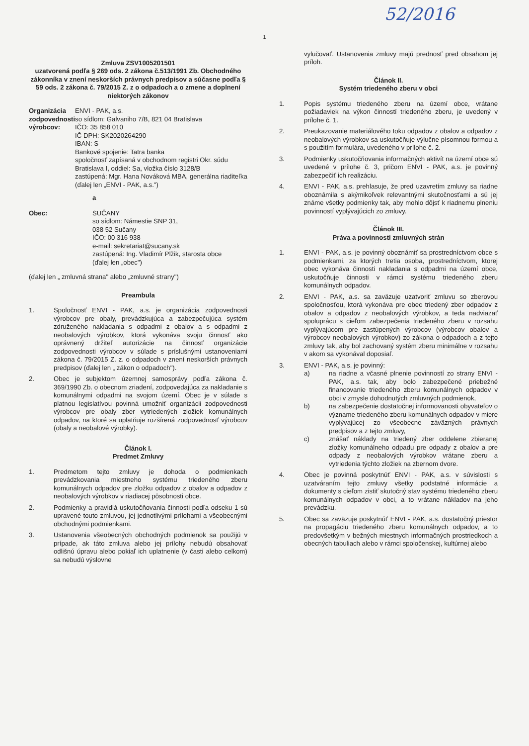52/2016
1
Zmluva ZSV1005201501
uzatvorená podľa § 269 ods. 2 zákona č.513/1991 Zb. Obchodného zákonníka v znení neskorších právnych predpisov a súčasne podľa § 59 ods. 2 zákona č. 79/2015 Z. z o odpadoch a o zmene a doplnení niektorých zákonov
Organizácia zodpovednosti výrobcov:
ENVI - PAK, a.s.
so sídlom: Galvaniho 7/B, 821 04 Bratislava
IČO: 35 858 010
IČ DPH: SK2020264290
IBAN: S
Bankové spojenie: Tatra banka
spoločnosť zapísaná v obchodnom registri Okr. súdu Bratislava I, oddiel: Sa, vložka číslo 3128/B
zastúpená: Mgr. Hana Nováková MBA, generálna riaditeľka
(ďalej len „ENVI - PAK, a.s.")
a
Obec: SUČANY
so sídlom: Námestie SNP 31,
038 52 Sučany
IČO: 00 316 938
e-mail: sekretariat@sucany.sk
zastúpená: Ing. Vladimír Plžik, starosta obce
(ďalej len „obec")
(ďalej len „ zmluvná strana" alebo „zmluvné strany")
Preambula
1. Spoločnosť ENVI - PAK, a.s. je organizácia zodpovednosti výrobcov pre obaly, prevádzkujúca a zabezpečujúca systém združeného nakladania s odpadmi z obalov a s odpadmi z neobalových výrobkov, ktorá vykonáva svoju činnosť ako oprávnený držiteľ autorizácie na činnosť organizácie zodpovednosti výrobcov v súlade s príslušnými ustanoveniami zákona č. 79/2015 Z. z. o odpadoch v znení neskorších právnych predpisov (ďalej len „ zákon o odpadoch").
2. Obec je subjektom územnej samosprávy podľa zákona č. 369/1990 Zb. o obecnom zriadení, zodpovedajúca za nakladanie s komunálnymi odpadmi na svojom území. Obec je v súlade s platnou legislatívou povinná umožniť organizácii zodpovednosti výrobcov pre obaly zber vytriedených zložiek komunálnych odpadov, na ktoré sa uplatňuje rozšírená zodpovednosť výrobcov (obaly a neobalové výrobky).
Článok I.
Predmet Zmluvy
1. Predmetom tejto zmluvy je dohoda o podmienkach prevádzkovania miestneho systému triedeného zberu komunálnych odpadov pre zložku odpadov z obalov a odpadov z neobalových výrobkov v riadiacej pôsobnosti obce.
2. Podmienky a pravidlá uskutočňovania činnosti podľa odseku 1 sú upravené touto zmluvou, jej jednotlivými prílohami a všeobecnými obchodnými podmienkami.
3. Ustanovenia všeobecných obchodných podmienok sa použijú v prípade, ak táto zmluva alebo jej prílohy nebudú obsahovať odlišnú úpravu alebo pokiaľ ich uplatnenie (v časti alebo celkom) sa nebudú výslovne
vylučovať. Ustanovenia zmluvy majú prednosť pred obsahom jej príloh.
Článok II.
Systém triedeného zberu v obci
1. Popis systému triedeného zberu na území obce, vrátane požiadaviek na výkon činností triedeného zberu, je uvedený v prílohe č. 1.
2. Preukazovanie materiálového toku odpadov z obalov a odpadov z neobalových výrobkov sa uskutočňuje výlučne písomnou formou a s použitím formulára, uvedeného v prílohe č. 2.
3. Podmienky uskutočňovania informačných aktivít na území obce sú uvedené v prílohe č. 3, pričom ENVI - PAK, a.s. je povinný zabezpečiť ich realizáciu.
4. ENVI - PAK, a.s. prehlasuje, že pred uzavretím zmluvy sa riadne oboznámila s akýmikoľvek relevantnými skutočnosťami a sú jej známe všetky podmienky tak, aby mohlo dôjsť k riadnemu plneniu povinností vyplývajúcich zo zmluvy.
Článok III.
Práva a povinnosti zmluvných strán
1. ENVI - PAK, a.s. je povinný oboznámiť sa prostredníctvom obce s podmienkami, za ktorých tretia osoba, prostredníctvom, ktorej obec vykonáva činnosti nakladania s odpadmi na území obce, uskutočňuje činnosti v rámci systému triedeného zberu komunálnych odpadov.
2. ENVI - PAK, a.s. sa zaväzuje uzatvoriť zmluvu so zberovou spoločnosťou, ktorá vykonáva pre obec triedený zber odpadov z obalov a odpadov z neobalových výrobkov, a teda nadviazať spoluprácu s cieľom zabezpečenia triedeného zberu v rozsahu vyplývajúcom pre zastúpených výrobcov (výrobcov obalov a výrobcov neobalových výrobkov) zo zákona o odpadoch a z tejto zmluvy tak, aby bol zachovaný systém zberu minimálne v rozsahu v akom sa vykonával doposiaľ.
3. ENVI - PAK, a.s. je povinný:
a) na riadne a včasné plnenie povinností zo strany ENVI - PAK, a.s. tak, aby bolo zabezpečené priebežné financovanie triedeného zberu komunálnych odpadov v obci v zmysle dohodnutých zmluvných podmienok,
b) na zabezpečenie dostatočnej informovanosti obyvateľov o význame triedeného zberu komunálnych odpadov v miere vyplývajúcej zo všeobecne záväzných právnych predpisov a z tejto zmluvy,
c) znášať náklady na triedený zber oddelene zbieranej zložky komunálneho odpadu pre odpady z obalov a pre odpady z neobalových výrobkov vrátane zberu a vytriedenia týchto zložiek na zbernom dvore.
4. Obec je povinná poskytnúť ENVI - PAK, a.s. v súvislosti s uzatváraním tejto zmluvy všetky podstatné informácie a dokumenty s cieľom zistiť skutočný stav systému triedeného zberu komunálnych odpadov v obci, a to vrátane nákladov na jeho prevádzku.
5. Obec sa zaväzuje poskytnúť ENVI - PAK, a.s. dostatočný priestor na propagáciu triedeného zberu komunálnych odpadov, a to predovšetkým v bežných miestnych informačných prostriedkoch a obecných tabuliach alebo v rámci spoločenskej, kultúrnej alebo